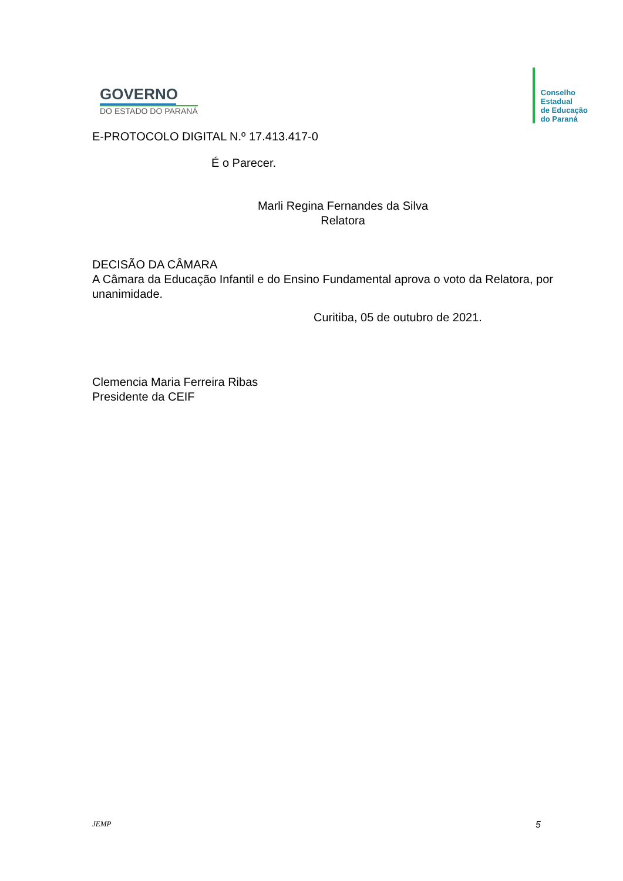GOVERNO
DO ESTADO DO PARANÁ
Conselho
Estadual
de Educação
do Paraná
E-PROTOCOLO DIGITAL N.º 17.413.417-0
É o Parecer.
Marli Regina Fernandes da Silva
Relatora
DECISÃO DA CÂMARA
A Câmara da Educação Infantil e do Ensino Fundamental aprova o voto da Relatora, por unanimidade.
Curitiba, 05 de outubro de 2021.
Clemencia Maria Ferreira Ribas
Presidente da CEIF
JEMP 5